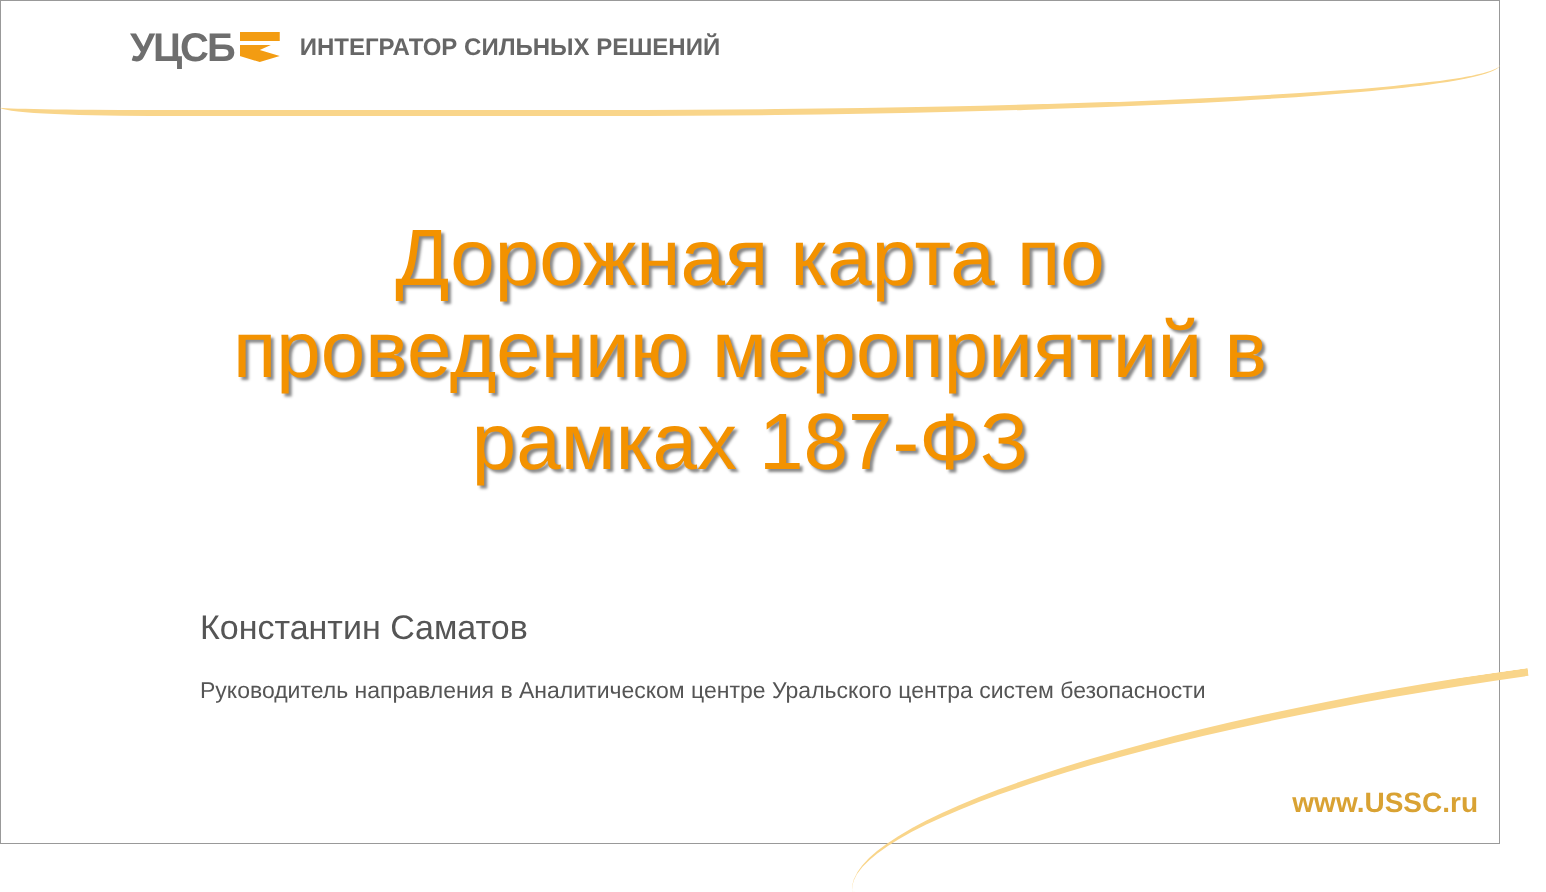УЦСБ ИНТЕГРАТОР СИЛЬНЫХ РЕШЕНИЙ
Дорожная карта по
проведению мероприятий в
рамках 187-ФЗ
Константин Саматов
Руководитель направления в Аналитическом центре Уральского центра систем безопасности
www.USSC.ru